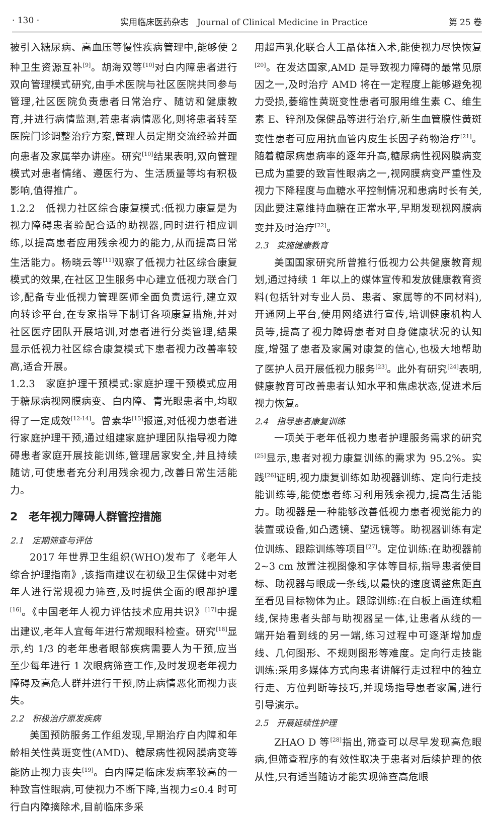· 130 · 实用临床医药杂志　Journal of Clinical Medicine in Practice 第 25 卷
被引入糖尿病、高血压等慢性疾病管理中,能够使 2 种卫生资源互补<sup>[9]</sup>。胡海双等<sup>[10]</sup>对白内障患者进行双向管理模式研究,由手术医院与社区医院共同参与管理,社区医院负责患者日常治疗、随访和健康教育,并进行病情监测,若患者病情恶化,则将患者转至医院门诊调整治疗方案,管理人员定期交流经验并面向患者及家属举办讲座。研究<sup>[10]</sup>结果表明,双向管理模式对患者情绪、遵医行为、生活质量等均有积极影响,值得推广。
1.2.2　低视力社区综合康复模式:低视力康复是为视力障碍患者验配合适的助视器,同时进行相应训练,以提高患者应用残余视力的能力,从而提高日常生活能力。杨晓云等<sup>[11]</sup>观察了低视力社区综合康复模式的效果,在社区卫生服务中心建立低视力联合门诊,配备专业低视力管理医师全面负责运行,建立双向转诊平台,在专家指导下制订各项康复措施,并对社区医疗团队开展培训,对患者进行分类管理,结果显示低视力社区综合康复模式下患者视力改善率较高,适合开展。
1.2.3　家庭护理干预模式:家庭护理干预模式应用于糖尿病视网膜病变、白内障、青光眼患者中,均取得了一定成效<sup>[12-14]</sup>。曾素华<sup>[15]</sup>报道,对低视力患者进行家庭护理干预,通过组建家庭护理团队指导视力障碍患者家庭开展技能训练,管理居家安全,并且持续随访,可使患者充分利用残余视力,改善日常生活能力。
2　老年视力障碍人群管控措施
2.1　定期筛查与评估
2017 年世界卫生组织(WHO)发布了《老年人综合护理指南》,该指南建议在初级卫生保健中对老年人进行常规视力筛查,及时提供全面的眼部护理<sup>[16]</sup>。《中国老年人视力评估技术应用共识》<sup>[17]</sup>中提出建议,老年人宜每年进行常规眼科检查。研究<sup>[18]</sup>显示,约 1/3 的老年患者眼部疾病需要人为干预,应当至少每年进行 1 次眼病筛查工作,及时发现老年视力障碍及高危人群并进行干预,防止病情恶化而视力丧失。
2.2　积极治疗原发疾病
美国预防服务工作组发现,早期治疗白内障和年龄相关性黄斑变性(AMD)、糖尿病性视网膜病变等能防止视力丧失<sup>[19]</sup>。白内障是临床发病率较高的一种致盲性眼病,可使视力不断下降,当视力≤0.4 时可行白内障摘除术,目前临床多采
用超声乳化联合人工晶体植入术,能使视力尽快恢复<sup>[20]</sup>。在发达国家,AMD 是导致视力障碍的最常见原因之一,及时治疗 AMD 将在一定程度上能够避免视力受损,萎缩性黄斑变性患者可服用维生素 C、维生素 E、锌剂及保健品等进行治疗,新生血管膜性黄斑变性患者可应用抗血管内皮生长因子药物治疗<sup>[21]</sup>。随着糖尿病患病率的逐年升高,糖尿病性视网膜病变已成为重要的致盲性眼病之一,视网膜病变严重性及视力下降程度与血糖水平控制情况和患病时长有关,因此要注意维持血糖在正常水平,早期发现视网膜病变并及时治疗<sup>[22]</sup>。
2.3　实施健康教育
美国国家研究所曾推行低视力公共健康教育规划,通过持续 1 年以上的媒体宣传和发放健康教育资料(包括针对专业人员、患者、家属等的不同材料),开通网上平台,使用网络进行宣传,培训健康机构人员等,提高了视力障碍患者对自身健康状况的认知度,增强了患者及家属对康复的信心,也极大地帮助了医护人员开展低视力服务<sup>[23]</sup>。此外有研究<sup>[24]</sup>表明,健康教育可改善患者认知水平和焦虑状态,促进术后视力恢复。
2.4　指导患者康复训练
一项关于老年低视力患者护理服务需求的研究<sup>[25]</sup>显示,患者对视力康复训练的需求为 95.2%。实践<sup>[26]</sup>证明,视力康复训练如助视器训练、定向行走技能训练等,能使患者练习利用残余视力,提高生活能力。助视器是一种能够改善低视力患者视觉能力的装置或设备,如凸透镜、望远镜等。助视器训练有定位训练、跟踪训练等项目<sup>[27]</sup>。定位训练:在助视器前 2~3 cm 放置注视图像和字体等目标,指导患者使目标、助视器与眼成一条线,以最快的速度调整焦距直至看见目标物体为止。跟踪训练:在白板上画连续粗线,保持患者头部与助视器呈一体,让患者从线的一端开始看到线的另一端,练习过程中可逐渐增加虚线、几何图形、不规则图形等难度。定向行走技能训练:采用多媒体方式向患者讲解行走过程中的独立行走、方位判断等技巧,并现场指导患者家属,进行引导演示。
2.5　开展延续性护理
ZHAO D 等<sup>[28]</sup>指出,筛查可以尽早发现高危眼病,但筛查程序的有效性取决于患者对后续护理的依从性,只有适当随访才能实现筛查高危眼